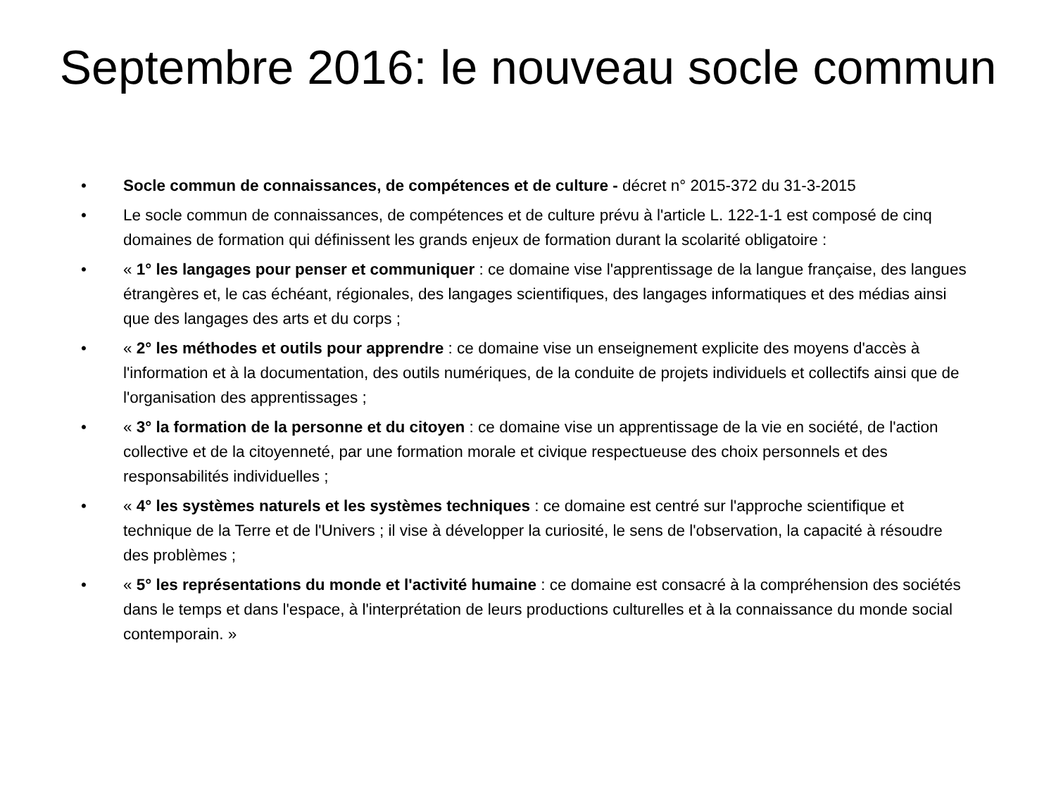Septembre 2016: le nouveau socle commun
• Socle commun de connaissances, de compétences et de culture - décret n° 2015-372 du 31-3-2015
• Le socle commun de connaissances, de compétences et de culture prévu à l'article L. 122-1-1 est composé de cinq domaines de formation qui définissent les grands enjeux de formation durant la scolarité obligatoire :
• « 1° les langages pour penser et communiquer : ce domaine vise l'apprentissage de la langue française, des langues étrangères et, le cas échéant, régionales, des langages scientifiques, des langages informatiques et des médias ainsi que des langages des arts et du corps ;
• « 2° les méthodes et outils pour apprendre : ce domaine vise un enseignement explicite des moyens d'accès à l'information et à la documentation, des outils numériques, de la conduite de projets individuels et collectifs ainsi que de l'organisation des apprentissages ;
• « 3° la formation de la personne et du citoyen : ce domaine vise un apprentissage de la vie en société, de l'action collective et de la citoyenneté, par une formation morale et civique respectueuse des choix personnels et des responsabilités individuelles ;
• « 4° les systèmes naturels et les systèmes techniques : ce domaine est centré sur l'approche scientifique et technique de la Terre et de l'Univers ; il vise à développer la curiosité, le sens de l'observation, la capacité à résoudre des problèmes ;
• « 5° les représentations du monde et l'activité humaine : ce domaine est consacré à la compréhension des sociétés dans le temps et dans l'espace, à l'interprétation de leurs productions culturelles et à la connaissance du monde social contemporain. »